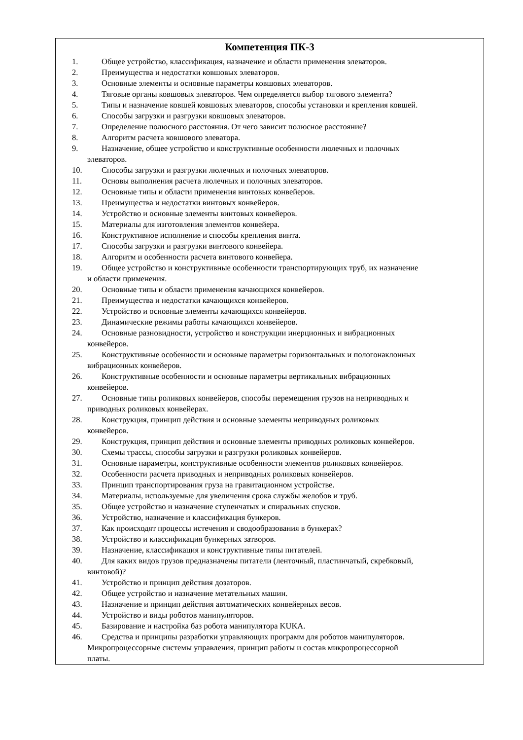| Компетенция ПК-3 |
| --- |
| 1. Общее устройство, классификация, назначение и области применения элеваторов. 2. Преимущества и недостатки ковшовых элеваторов. 3. Основные элементы и основные параметры ковшовых элеваторов. 4. Тяговые органы ковшовых элеваторов. Чем определяется выбор тягового элемента? 5. Типы и назначение ковшей ковшовых элеваторов, способы установки и крепления ковшей. 6. Способы загрузки и разгрузки ковшовых элеваторов. 7. Определение полюсного расстояния. От чего зависит полюсное расстояние? 8. Алгоритм расчета ковшового элеватора. 9. Назначение, общее устройство и конструктивные особенности люлечных и полочных элеваторов. 10. Способы загрузки и разгрузки люлечных и полочных элеваторов. 11. Основы выполнения расчета люлечных и полочных элеваторов. 12. Основные типы и области применения винтовых конвейеров. 13. Преимущества и недостатки винтовых конвейеров. 14. Устройство и основные элементы винтовых конвейеров. 15. Материалы для изготовления элементов конвейера. 16. Конструктивное исполнение и способы крепления винта. 17. Способы загрузки и разгрузки винтового конвейера. 18. Алгоритм и особенности расчета винтового конвейера. 19. Общее устройство и конструктивные особенности транспортирующих труб, их назначение и области применения. 20. Основные типы и области применения качающихся конвейеров. 21. Преимущества и недостатки качающихся конвейеров. 22. Устройство и основные элементы качающихся конвейеров. 23. Динамические режимы работы качающихся конвейеров. 24. Основные разновидности, устройство и конструкции инерционных и вибрационных конвейеров. 25. Конструктивные особенности и основные параметры горизонтальных и пологонаклонных вибрационных конвейеров. 26. Конструктивные особенности и основные параметры вертикальных вибрационных конвейеров. 27. Основные типы роликовых конвейеров, способы перемещения грузов на неприводных и приводных роликовых конвейерах. 28. Конструкция, принцип действия и основные элементы неприводных роликовых конвейеров. 29. Конструкция, принцип действия и основные элементы приводных роликовых конвейеров. 30. Схемы трассы, способы загрузки и разгрузки роликовых конвейеров. 31. Основные параметры, конструктивные особенности элементов роликовых конвейеров. 32. Особенности расчета приводных и неприводных роликовых конвейеров. 33. Принцип транспортирования груза на гравитационном устройстве. 34. Материалы, используемые для увеличения срока службы желобов и труб. 35. Общее устройство и назначение ступенчатых и спиральных спусков. 36. Устройство, назначение и классификация бункеров. 37. Как происходят процессы истечения и сводообразования в бункерах? 38. Устройство и классификация бункерных затворов. 39. Назначение, классификация и конструктивные типы питателей. 40. Для каких видов грузов предназначены питатели (ленточный, пластинчатый, скребковый, винтовой)? 41. Устройство и принцип действия дозаторов. 42. Общее устройство и назначение метательных машин. 43. Назначение и принцип действия автоматических конвейерных весов. 44. Устройство и виды роботов манипуляторов. 45. Базирование и настройка баз робота манипулятора KUKA. 46. Средства и принципы разработки управляющих программ для роботов манипуляторов. Микропроцессорные системы управления, принцип работы и состав микропроцессорной платы. |